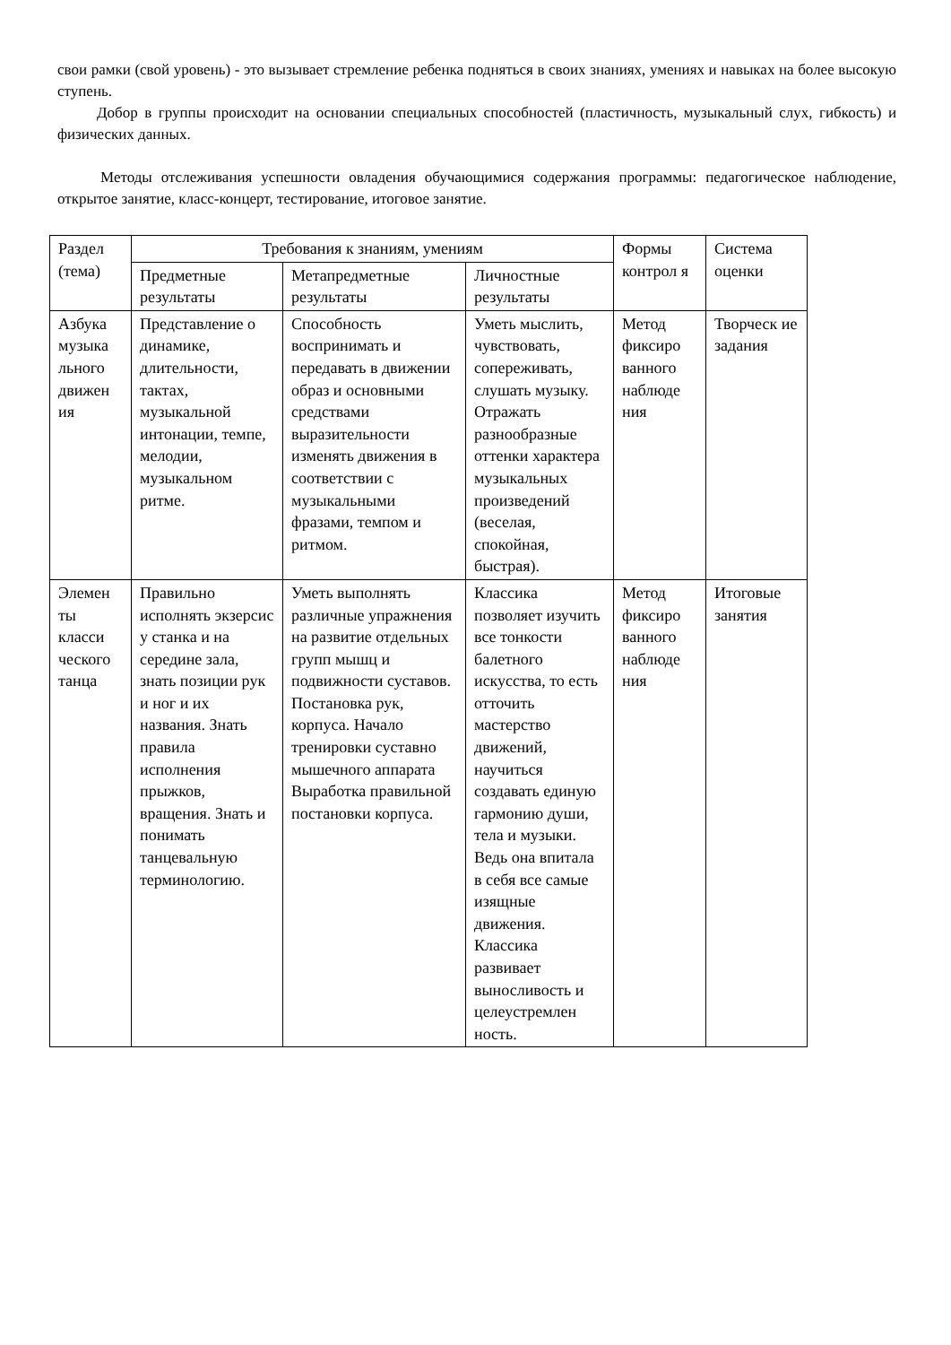свои рамки (свой уровень) - это вызывает стремление ребенка подняться в своих знаниях, умениях и навыках на более высокую ступень.
Добор в группы происходит на основании специальных способностей (пластичность, музыкальный слух, гибкость) и физических данных.
Методы отслеживания успешности овладения обучающимися содержания программы: педагогическое наблюдение, открытое занятие, класс-концерт, тестирование, итоговое занятие.
| Раздел (тема) | Требования к знаниям, умениям | | | Формы контрол я | Система оценки |
| --- | --- | --- | --- | --- | --- |
| | Предметные результаты | Метапредметные результаты | Личностные результаты | | |
| Азбука музыка льного движен ия | Представление о динамике, длительности, тактах, музыкальной интонации, темпе, мелодии, музыкальном ритме. | Способность воспринимать и передавать в движении образ и основными средствами выразительности изменять движения в соответствии с музыкальными фразами, темпом и ритмом. | Уметь мыслить, чувствовать, сопереживать, слушать музыку. Отражать разнообразные оттенки характера музыкальных произведений (веселая, спокойная, быстрая). | Метод фиксиро ванного наблюде ния | Творческ ие задания |
| Элемен ты класси ческого танца | Правильно исполнять экзерсис у станка и на середине зала, знать позиции рук и ног и их названия. Знать правила исполнения прыжков, вращения. Знать и понимать танцевальную терминологию. | Уметь выполнять различные упражнения на развитие отдельных групп мышц и подвижности суставов. Постановка рук, корпуса. Начало тренировки суставно мышечного аппарата Выработка правильной постановки корпуса. | Классика позволяет изучить все тонкости балетного искусства, то есть отточить мастерство движений, научиться создавать единую гармонию души, тела и музыки. Ведь она впитала в себя все самые изящные движения. Классика развивает выносливость и целеустремлен ность. | Метод фиксиро ванного наблюде ния | Итоговые занятия |